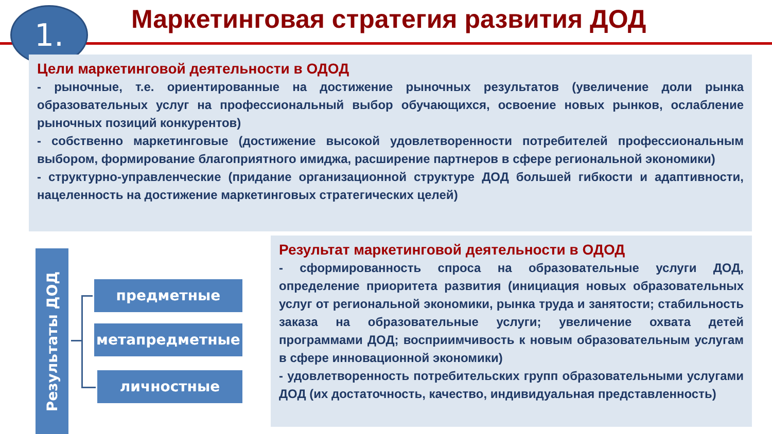Маркетинговая стратегия развития ДОД
1.
Цели маркетинговой деятельности в ОДОД
- рыночные, т.е. ориентированные на достижение рыночных результатов (увеличение доли рынка образовательных услуг на профессиональный выбор обучающихся, освоение новых рынков, ослабление рыночных позиций конкурентов)
- собственно маркетинговые (достижение высокой удовлетворенности потребителей профессиональным выбором, формирование благоприятного имиджа, расширение партнеров в сфере региональной экономики)
- структурно-управленческие (придание организационной структуре ДОД большей гибкости и адаптивности, нацеленность на достижение маркетинговых стратегических целей)
Результаты ДОД
предметные
метапредметные
личностные
Результат маркетинговой деятельности в ОДОД
- сформированность спроса на образовательные услуги ДОД, определение приоритета развития (инициация новых образовательных услуг от региональной экономики, рынка труда и занятости; стабильность заказа на образовательные услуги; увеличение охвата детей программами ДОД; восприимчивость к новым образовательным услугам в сфере инновационной экономики)
- удовлетворенность потребительских групп образовательными услугами ДОД (их достаточность, качество, индивидуальная представленность)